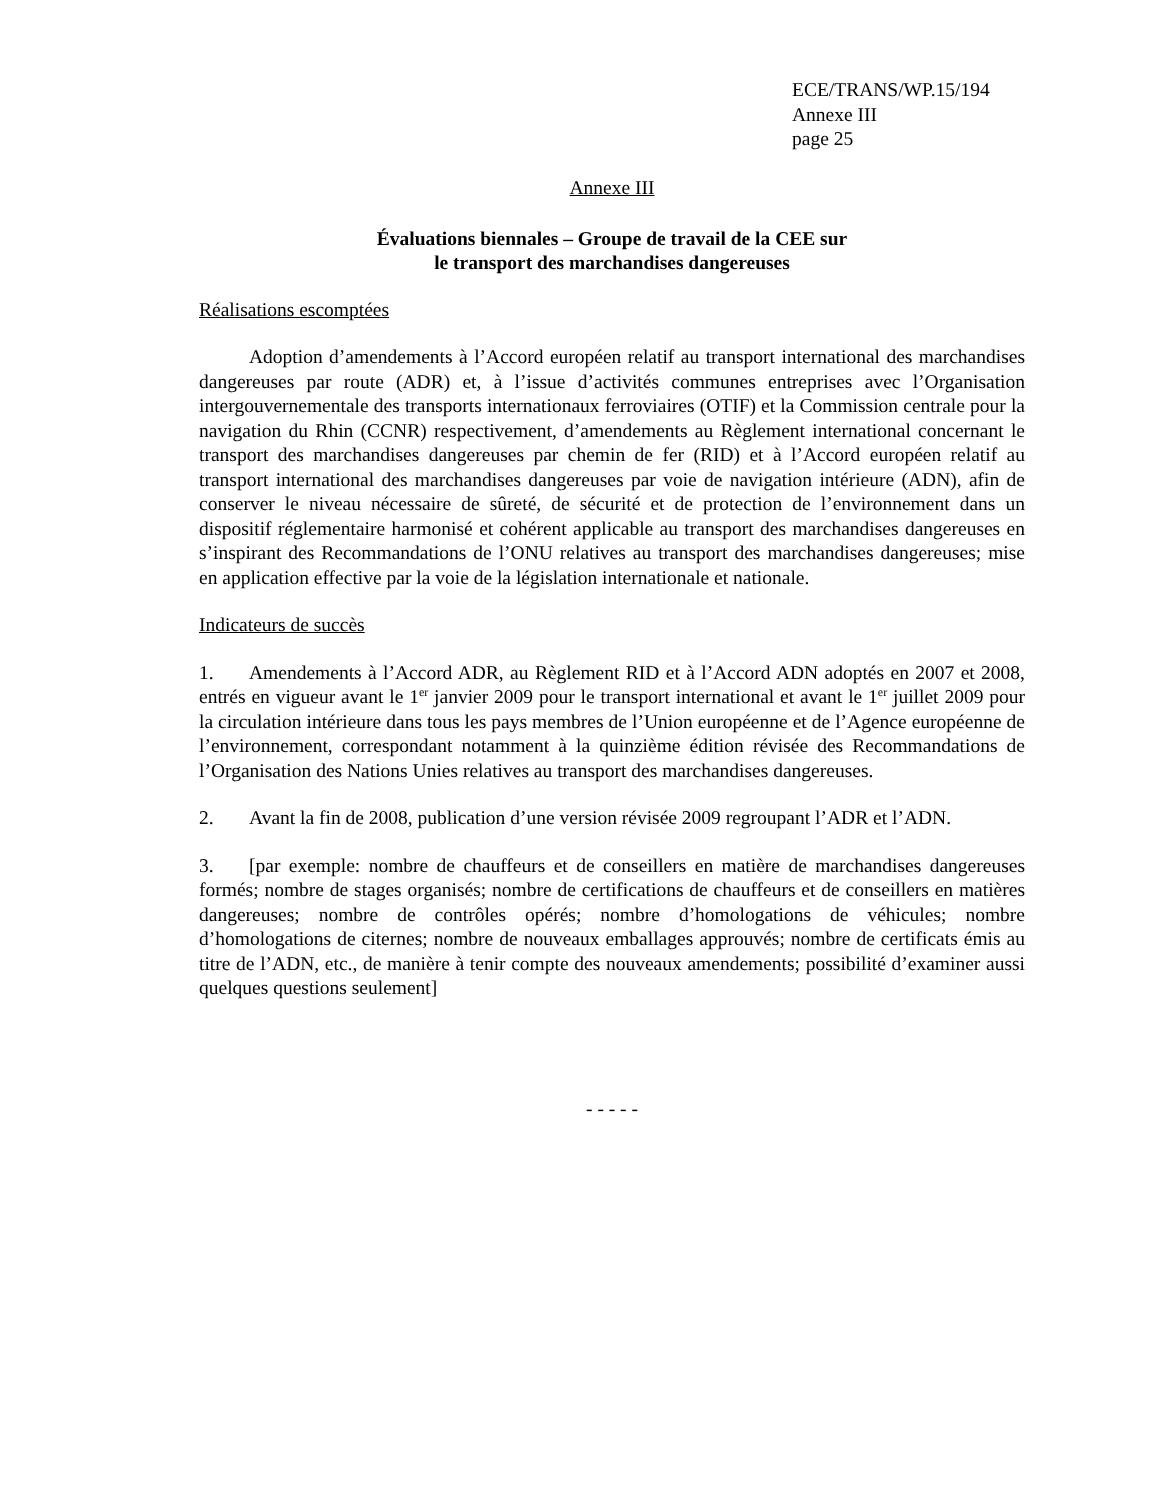ECE/TRANS/WP.15/194
Annexe III
page 25
Annexe III
Évaluations biennales – Groupe de travail de la CEE sur
le transport des marchandises dangereuses
Réalisations escomptées
Adoption d’amendements à l’Accord européen relatif au transport international des marchandises dangereuses par route (ADR) et, à l’issue d’activités communes entreprises avec l’Organisation intergouvernementale des transports internationaux ferroviaires (OTIF) et la Commission centrale pour la navigation du Rhin (CCNR) respectivement, d’amendements au Règlement international concernant le transport des marchandises dangereuses par chemin de fer (RID) et à l’Accord européen relatif au transport international des marchandises dangereuses par voie de navigation intérieure (ADN), afin de conserver le niveau nécessaire de sûreté, de sécurité et de protection de l’environnement dans un dispositif réglementaire harmonisé et cohérent applicable au transport des marchandises dangereuses en s’inspirant des Recommandations de l’ONU relatives au transport des marchandises dangereuses; mise en application effective par la voie de la législation internationale et nationale.
Indicateurs de succès
1. Amendements à l’Accord ADR, au Règlement RID et à l’Accord ADN adoptés en 2007 et 2008, entrés en vigueur avant le 1<sup>er</sup> janvier 2009 pour le transport international et avant le 1<sup>er</sup> juillet 2009 pour la circulation intérieure dans tous les pays membres de l’Union européenne et de l’Agence européenne de l’environnement, correspondant notamment à la quinzième édition révisée des Recommandations de l’Organisation des Nations Unies relatives au transport des marchandises dangereuses.
2. Avant la fin de 2008, publication d’une version révisée 2009 regroupant l’ADR et l’ADN.
3. [par exemple: nombre de chauffeurs et de conseillers en matière de marchandises dangereuses formés; nombre de stages organisés; nombre de certifications de chauffeurs et de conseillers en matières dangereuses; nombre de contrôles opérés; nombre d’homologations de véhicules; nombre d’homologations de citernes; nombre de nouveaux emballages approuvés; nombre de certificats émis au titre de l’ADN, etc., de manière à tenir compte des nouveaux amendements; possibilité d’examiner aussi quelques questions seulement]
- - - - -